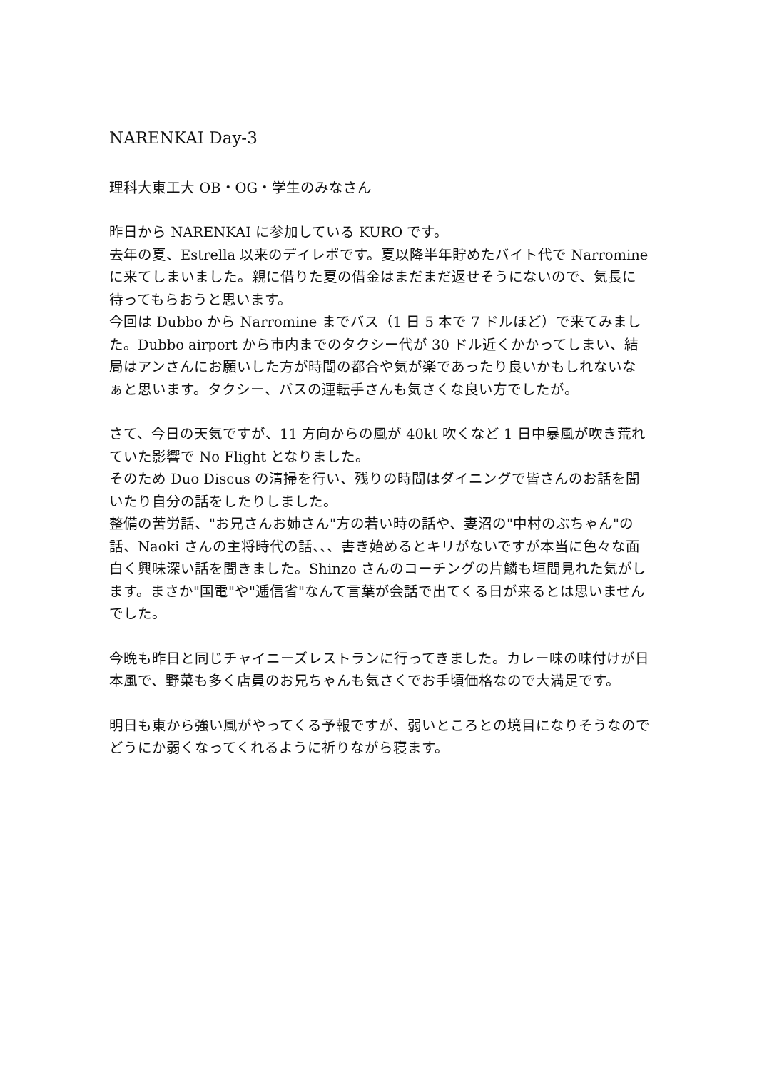NARENKAI Day-3
理科大東工大 OB・OG・学生のみなさん
昨日から NARENKAI に参加している KURO です。
去年の夏、Estrella 以来のデイレポです。夏以降半年貯めたバイト代で Narromine に来てしまいました。親に借りた夏の借金はまだまだ返せそうにないので、気長に待ってもらおうと思います。
今回は Dubbo から Narromine までバス（1 日 5 本で 7 ドルほど）で来てみました。Dubbo airport から市内までのタクシー代が 30 ドル近くかかってしまい、結局はアンさんにお願いした方が時間の都合や気が楽であったり良いかもしれないなぁと思います。タクシー、バスの運転手さんも気さくな良い方でしたが。
さて、今日の天気ですが、11 方向からの風が 40kt 吹くなど 1 日中暴風が吹き荒れていた影響で No Flight となりました。
そのため Duo Discus の清掃を行い、残りの時間はダイニングで皆さんのお話を聞いたり自分の話をしたりしました。
整備の苦労話、"お兄さんお姉さん"方の若い時の話や、妻沼の"中村のぶちゃん"の話、Naoki さんの主将時代の話、、、書き始めるとキリがないですが本当に色々な面白く興味深い話を聞きました。Shinzo さんのコーチングの片鱗も垣間見れた気がします。まさか"国電"や"逓信省"なんて言葉が会話で出てくる日が来るとは思いませんでした。
今晩も昨日と同じチャイニーズレストランに行ってきました。カレー味の味付けが日本風で、野菜も多く店員のお兄ちゃんも気さくでお手頃価格なので大満足です。
明日も東から強い風がやってくる予報ですが、弱いところとの境目になりそうなのでどうにか弱くなってくれるように祈りながら寝ます。